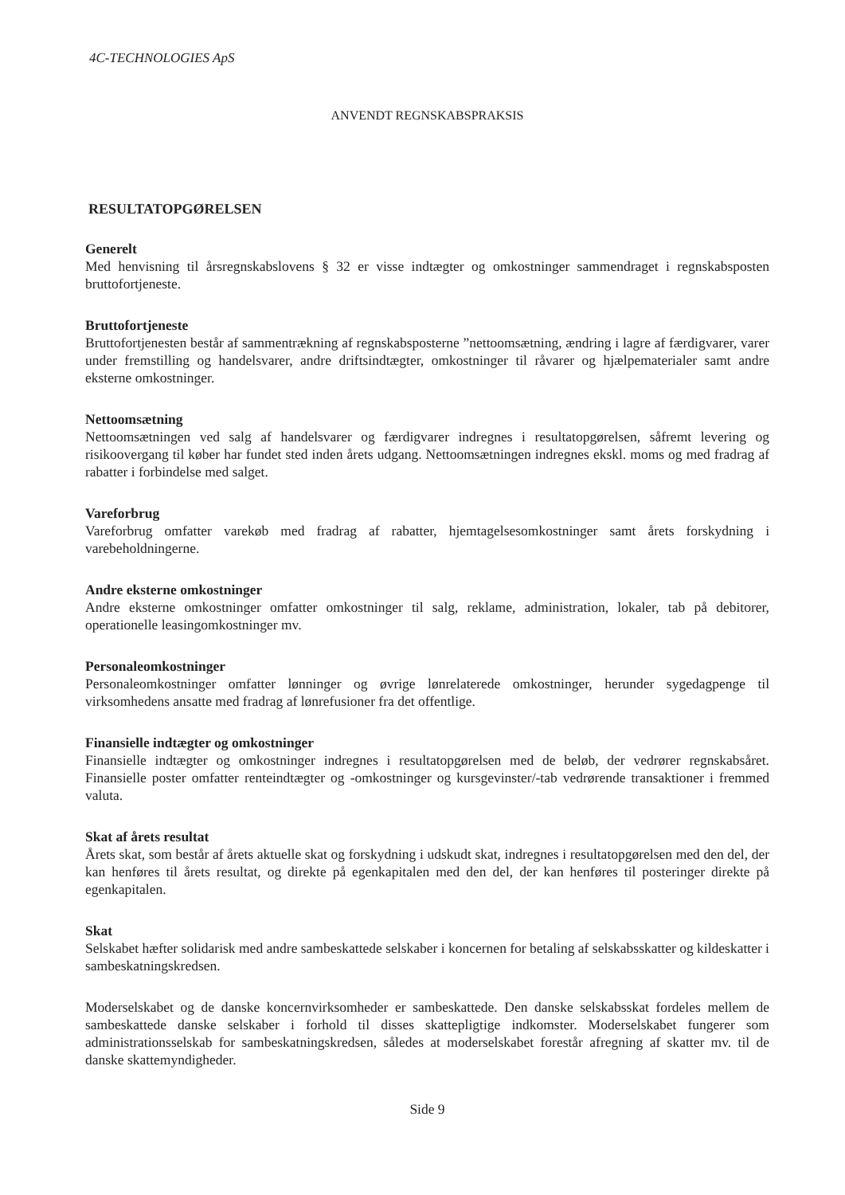4C-TECHNOLOGIES ApS
ANVENDT REGNSKABSPRAKSIS
RESULTATOPGØRELSEN
Generelt
Med henvisning til årsregnskabslovens § 32 er visse indtægter og omkostninger sammendraget i regnskabsposten bruttofortjeneste.
Bruttofortjeneste
Bruttofortjenesten består af sammentrækning af regnskabsposterne ”nettoomsætning, ændring i lagre af færdigvarer, varer under fremstilling og handelsvarer, andre driftsindtægter, omkostninger til råvarer og hjælpematerialer samt andre eksterne omkostninger.
Nettoomsætning
Nettoomsætningen ved salg af handelsvarer og færdigvarer indregnes i resultatopgørelsen, såfremt levering og risikoovergang til køber har fundet sted inden årets udgang. Nettoomsætningen indregnes ekskl. moms og med fradrag af rabatter i forbindelse med salget.
Vareforbrug
Vareforbrug omfatter varekøb med fradrag af rabatter, hjemtagelsesomkostninger samt årets forskydning i varebeholdningerne.
Andre eksterne omkostninger
Andre eksterne omkostninger omfatter omkostninger til salg, reklame, administration, lokaler, tab på debitorer, operationelle leasingomkostninger mv.
Personaleomkostninger
Personaleomkostninger omfatter lønninger og øvrige lønrelaterede omkostninger, herunder sygedagpenge til virksomhedens ansatte med fradrag af lønrefusioner fra det offentlige.
Finansielle indtægter og omkostninger
Finansielle indtægter og omkostninger indregnes i resultatopgørelsen med de beløb, der vedrører regnskabsåret. Finansielle poster omfatter renteindtægter og -omkostninger og kursgevinster/-tab vedrørende transaktioner i fremmed valuta.
Skat af årets resultat
Årets skat, som består af årets aktuelle skat og forskydning i udskudt skat, indregnes i resultatopgørelsen med den del, der kan henføres til årets resultat, og direkte på egenkapitalen med den del, der kan henføres til posteringer direkte på egenkapitalen.
Skat
Selskabet hæfter solidarisk med andre sambeskattede selskaber i koncernen for betaling af selskabsskatter og kildeskatter i sambeskatningskredsen.
Moderselskabet og de danske koncernvirksomheder er sambeskattede. Den danske selskabsskat fordeles mellem de sambeskattede danske selskaber i forhold til disses skattepligtige indkomster. Moderselskabet fungerer som administrationsselskab for sambeskatningskredsen, således at moderselskabet forestår afregning af skatter mv. til de danske skattemyndigheder.
Side 9